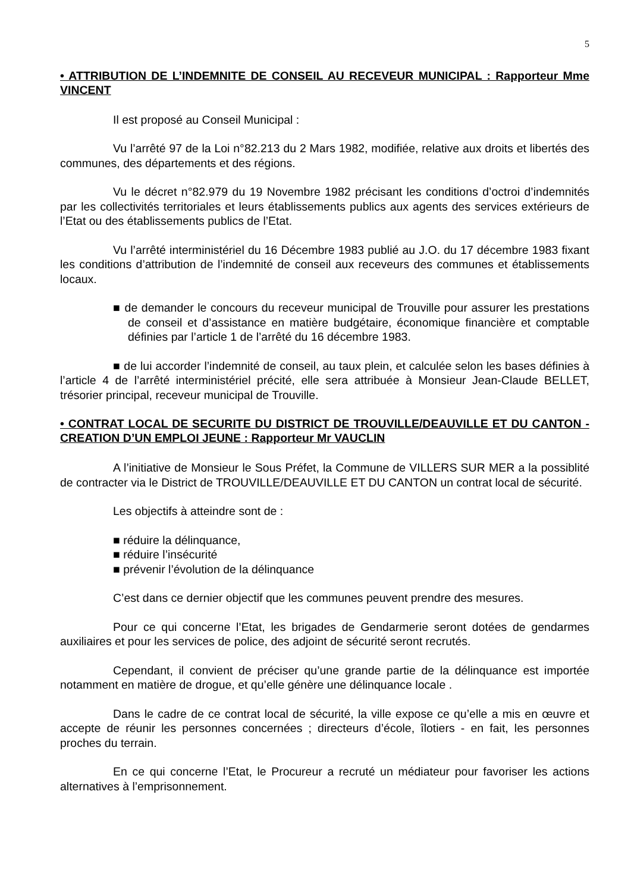5
• ATTRIBUTION DE L’INDEMNITE DE CONSEIL AU RECEVEUR MUNICIPAL : Rapporteur Mme VINCENT
Il est proposé au Conseil Municipal :
Vu l’arrêté 97 de la Loi n°82.213 du 2 Mars 1982, modifiée, relative aux droits et libertés des communes, des départements et des régions.
Vu le décret n°82.979 du 19 Novembre 1982 précisant les conditions d’octroi d’indemnités par les collectivités territoriales et leurs établissements publics aux agents des services extérieurs de l’Etat ou des établissements publics de l’Etat.
Vu l’arrêté interministériel du 16 Décembre 1983 publié au J.O. du 17 décembre 1983 fixant les conditions d’attribution de l’indemnité de conseil aux receveurs des communes et établissements locaux.
■ de demander le concours du receveur municipal de Trouville pour assurer les prestations de conseil et d’assistance en matière budgétaire, économique financière et comptable définies par l’article 1 de l’arrêté du 16 décembre 1983.
■ de lui accorder l’indemnité de conseil, au taux plein, et calculée selon les bases définies à l’article 4 de l’arrêté interministériel précité, elle sera attribuée à Monsieur Jean-Claude BELLET, trésorier principal, receveur municipal de Trouville.
• CONTRAT LOCAL DE SECURITE DU DISTRICT DE TROUVILLE/DEAUVILLE ET DU CANTON - CREATION D’UN EMPLOI JEUNE : Rapporteur Mr VAUCLIN
A l’initiative de Monsieur le Sous Préfet, la Commune de VILLERS SUR MER a la possiblité de contracter via le District de TROUVILLE/DEAUVILLE ET DU CANTON un contrat local de sécurité.
Les objectifs à atteindre sont de :
■ réduire la délinquance,
■ réduire l’insécurité
■ prévenir l’évolution de la délinquance
C’est dans ce dernier objectif que les communes peuvent prendre des mesures.
Pour ce qui concerne l’Etat, les brigades de Gendarmerie seront dotées de gendarmes auxiliaires et pour les services de police, des adjoint de sécurité seront recrutés.
Cependant, il convient de préciser qu’une grande partie de la délinquance est importée notamment en matière de drogue, et qu’elle génère une délinquance locale .
Dans le cadre de ce contrat local de sécurité, la ville expose ce qu’elle a mis en œuvre et accepte de réunir les personnes concernées ; directeurs d’école, îlotiers - en fait, les personnes proches du terrain.
En ce qui concerne l’Etat, le Procureur a recruté un médiateur pour favoriser les actions alternatives à l’emprisonnement.